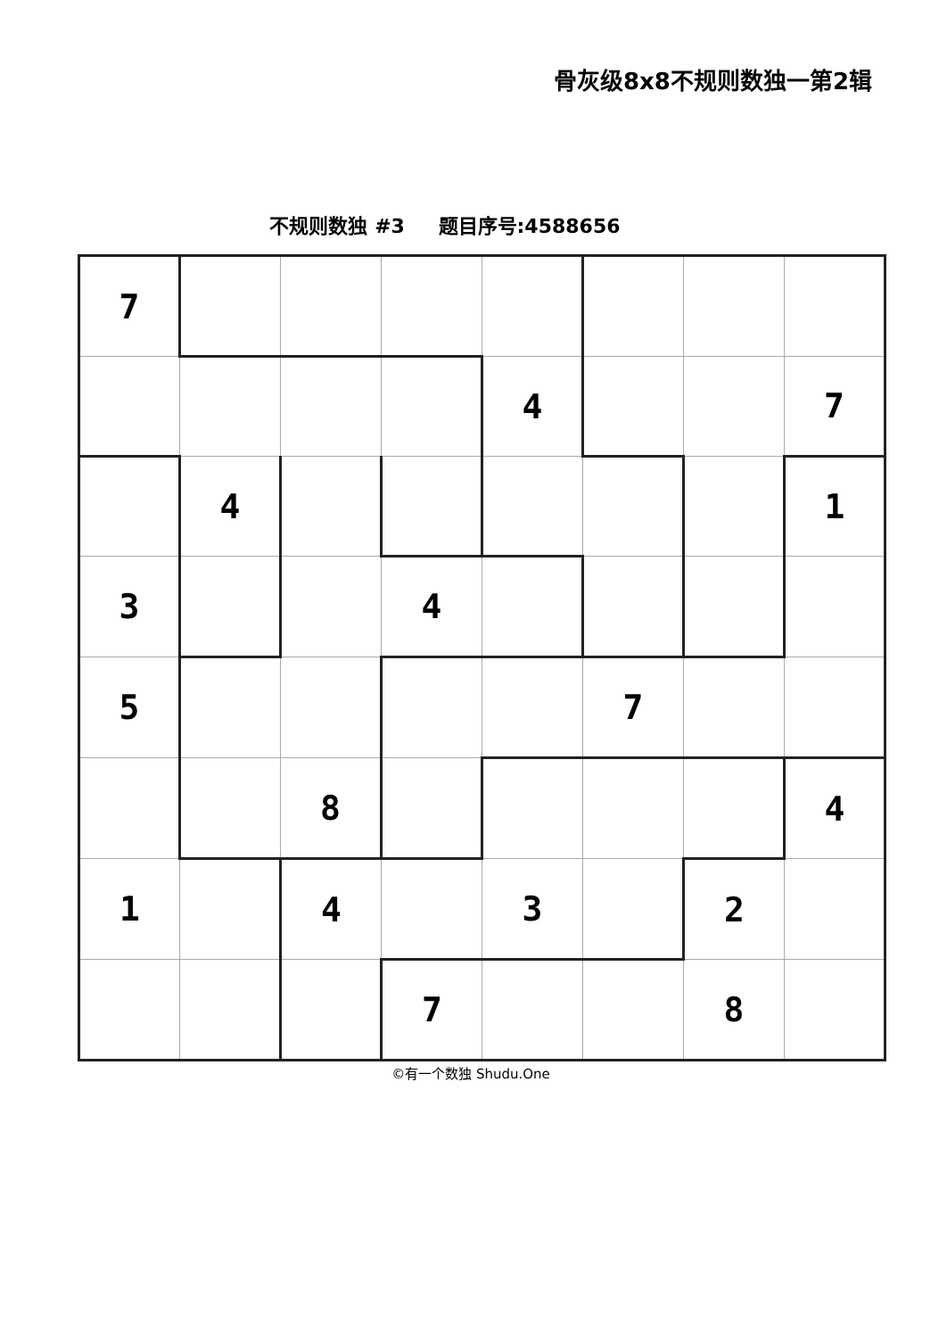骨灰级8x8不规则数独一第2辑
不规则数独 #3 题目序号:4588656
| 7 | | | | | | | |
| | | | | 4 | | | 7 |
| | 4 | | | | | | 1 |
| 3 | | | 4 | | | | |
| 5 | | | | | 7 | | |
| | | 8 | | | | | 4 |
| 1 | | 4 | | 3 | | 2 | |
| | | | 7 | | | 8 | |
©有一个数独 Shudu.One